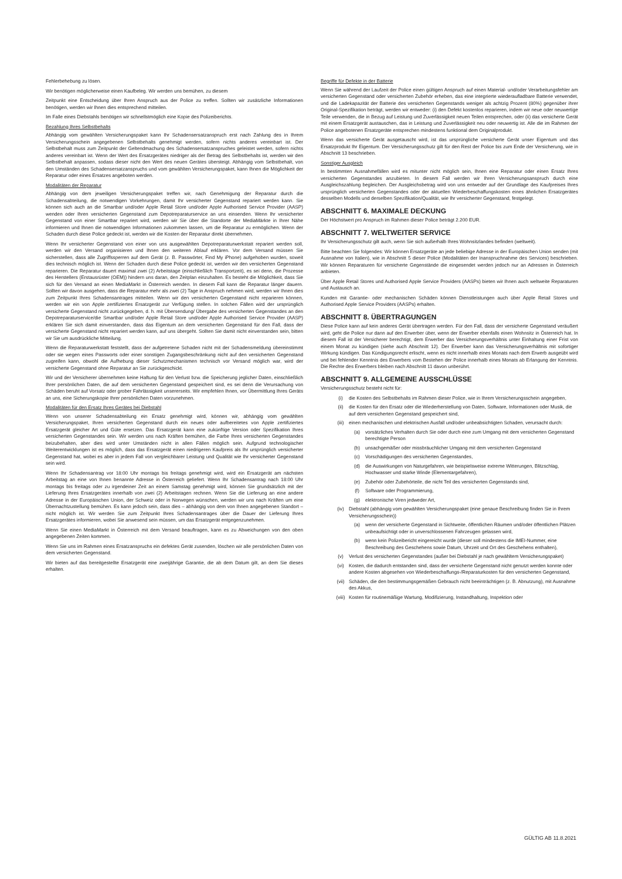Fehlerbehebung zu lösen.
Wir benötigen möglicherweise einen Kaufbeleg. Wir werden uns bemühen, zu diesem
Zeitpunkt eine Entscheidung über Ihren Anspruch aus der Police zu treffen. Sollten wir zusätzliche Informationen benötigen, werden wir Ihnen dies entsprechend mitteilen.
Im Falle eines Diebstahls benötigen wir schnellstmöglich eine Kopie des Polizeiberichts.
Bezahlung Ihres Selbstbehalts
Abhängig vom gewählten Versicherungspaket kann Ihr Schadensersatzanspruch erst nach Zahlung des in Ihrem Versicherungsschein angegebenen Selbstbehalts genehmigt werden, sofern nichts anderes vereinbart ist. Der Selbstbehalt muss zum Zeitpunkt der Geltendmachung des Schadensersatzanspruches geleistet werden, sofern nichts anderes vereinbart ist. Wenn der Wert des Ersatzgerätes niedriger als der Betrag des Selbstbehalts ist, werden wir den Selbstbehalt anpassen, sodass dieser nicht den Wert des neuen Gerätes übersteigt. Abhängig vom Selbstbehalt, von den Umständen des Schadensersatzanspruchs und vom gewählten Versicherungspaket, kann Ihnen die Möglichkeit der Reparatur oder eines Ersatzes angeboten werden.
Modalitäten der Reparatur
Abhängig von dem jeweiligen Versicherungspaket treffen wir, nach Genehmigung der Reparatur durch die Schadensabteilung, die notwendigen Vorkehrungen, damit Ihr versicherter Gegenstand repariert werden kann. Sie können sich auch an die Smartbar und/oder Apple Retail Store und/oder Apple Authorised Service Provider (AASP) wenden oder Ihren versicherten Gegenstand zum Depotreparaturservice an uns einsenden. Wenn Ihr versicherter Gegenstand von einer Smartbar repariert wird, werden wir Sie über die Standorte der MediaMärkte in Ihrer Nähe informieren und Ihnen die notwendigen Informationen zukommen lassen, um die Reparatur zu ermöglichen. Wenn der Schaden durch diese Police gedeckt ist, werden wir die Kosten der Reparatur direkt übernehmen.
Wenn Ihr versicherter Gegenstand von einer von uns ausgewählten Depotreparaturwerkstatt repariert werden soll, werden wir den Versand organisieren und Ihnen den weiteren Ablauf erklären. Vor dem Versand müssen Sie sicherstellen, dass alle Zugriffssperren auf dem Gerät (z. B. Passwörter, Find My iPhone) aufgehoben wurden, soweit dies technisch möglich ist. Wenn der Schaden durch diese Police gedeckt ist, werden wir den versicherten Gegenstand reparieren. Die Reparatur dauert maximal zwei (2) Arbeitstage (einschließlich Transportzeit), es sei denn, die Prozesse des Herstellers (Erstausrüster (OEM)) hindern uns daran, den Zeitplan einzuhalten. Es besteht die Möglichkeit, dass Sie sich für den Versand an einen MediaMarkt in Österreich wenden. In diesem Fall kann die Reparatur länger dauern. Sollten wir davon ausgehen, dass die Reparatur mehr als zwei (2) Tage in Anspruch nehmen wird, werden wir Ihnen dies zum Zeitpunkt Ihres Schadensantrages mitteilen. Wenn wir den versicherten Gegenstand nicht reparieren können, werden wir ein von Apple zertifiziertes Ersatzgerät zur Verfügung stellen. In solchen Fällen wird der ursprünglich versicherte Gegenstand nicht zurückgegeben, d. h. mit Übersendung/ Übergabe des versicherten Gegenstandes an den Depotreparaturservice/die Smartbar und/oder Apple Retail Store und/oder Apple Authorised Service Provider (AASP) erklären Sie sich damit einverstanden, dass das Eigentum an dem versicherten Gegenstand für den Fall, dass der versicherte Gegenstand nicht repariert werden kann, auf uns übergeht. Sollten Sie damit nicht einverstanden sein, bitten wir Sie um ausdrückliche Mitteilung.
Wenn die Reparaturwerkstatt feststellt, dass der aufgetretene Schaden nicht mit der Schadensmeldung übereinstimmt oder sie wegen eines Passworts oder einer sonstigen Zugangsbeschränkung nicht auf den versicherten Gegenstand zugreifen kann, obwohl die Aufhebung dieser Schutzmechanismen technisch vor Versand möglich war, wird der versicherte Gegenstand ohne Reparatur an Sie zurückgeschickt.
Wir und der Versicherer übernehmen keine Haftung für den Verlust bzw. die Speicherung jeglicher Daten, einschließlich Ihrer persönlichen Daten, die auf dem versicherten Gegenstand gespeichert sind, es sei denn die Verursachung von Schäden beruht auf Vorsatz oder grober Fahrlässigkeit unsererseits. Wir empfehlen Ihnen, vor Übermittlung Ihres Geräts an uns, eine Sicherungskopie Ihrer persönlichen Daten vorzunehmen.
Modalitäten für den Ersatz Ihres Gerätes bei Diebstahl
Wenn von unserer Schadensabteilung ein Ersatz genehmigt wird, können wir, abhängig vom gewählten Versicherungspaket, Ihren versicherten Gegenstand durch ein neues oder aufbereitetes von Apple zertifiziertes Ersatzgerät gleicher Art und Güte ersetzen. Das Ersatzgerät kann eine zukünftige Version oder Spezifikation Ihres versicherten Gegenstandes sein. Wir werden uns nach Kräften bemühen, die Farbe Ihres versicherten Gegenstandes beizubehalten, aber dies wird unter Umständen nicht in allen Fällen möglich sein. Aufgrund technologischer Weiterentwicklungen ist es möglich, dass das Ersatzgerät einen niedrigeren Kaufpreis als Ihr ursprünglich versicherter Gegenstand hat, wobei es aber in jedem Fall von vergleichbarer Leistung und Qualität wie Ihr versicherter Gegenstand sein wird.
Wenn Ihr Schadensantrag vor 18:00 Uhr montags bis freitags genehmigt wird, wird ein Ersatzgerät am nächsten Arbeitstag an eine von Ihnen benannte Adresse in Österreich geliefert. Wenn Ihr Schadensantrag nach 18:00 Uhr montags bis freitags oder zu irgendeiner Zeit an einem Samstag genehmigt wird, können Sie grundsätzlich mit der Lieferung Ihres Ersatzgerätes innerhalb von zwei (2) Arbeitstagen rechnen. Wenn Sie die Lieferung an eine andere Adresse in der Europäischen Union, der Schweiz oder in Norwegen wünschen, werden wir uns nach Kräften um eine Übernachtzustellung bemühen. Es kann jedoch sein, dass dies – abhängig von dem von Ihnen angegebenen Standort – nicht möglich ist. Wir werden Sie zum Zeitpunkt Ihres Schadensantrages über die Dauer der Lieferung Ihres Ersatzgerätes informieren, wobei Sie anwesend sein müssen, um das Ersatzgerät entgegenzunehmen.
Wenn Sie einen MediaMarkt in Österreich mit dem Versand beauftragen, kann es zu Abweichungen von den oben angegebenen Zeiten kommen.
Wenn Sie uns im Rahmen eines Ersatzanspruchs ein defektes Gerät zusenden, löschen wir alle persönlichen Daten von dem versicherten Gegenstand.
Wir bieten auf das bereitgestellte Ersatzgerät eine zweijährige Garantie, die ab dem Datum gilt, an dem Sie dieses erhalten.
Begriffe für Defekte in der Batterie
Wenn Sie während der Laufzeit der Police einen gültigen Anspruch auf einen Material- und/oder Verarbeitungsfehler am versicherten Gegenstand oder versicherten Zubehör erheben, das eine integrierte wiederaufladbare Batterie verwendet, und die Ladekapazität der Batterie des versicherten Gegenstands weniger als achtzig Prozent (80%) gegenüber ihrer Original-Spezifikation beträgt, werden wir entweder: (i) den Defekt kostenlos reparieren, indem wir neue oder neuwertige Teile verwenden, die in Bezug auf Leistung und Zuverlässigkeit neuen Teilen entsprechen, oder (ii) das versicherte Gerät mit einem Ersatzgerät austauschen, das in Leistung und Zuverlässigkeit neu oder neuwertig ist. Alle die im Rahmen der Police angebotenen Ersatzgeräte entsprechen mindestens funktional dem Originalprodukt.
Wenn das versicherte Gerät ausgetauscht wird, ist das ursprüngliche versicherte Gerät unser Eigentum und das Ersatzprodukt Ihr Eigentum. Der Versicherungsschutz gilt für den Rest der Police bis zum Ende der Versicherung, wie in Abschnitt 13 beschrieben.
Sonstiger Ausgleich
In bestimmten Ausnahmefällen wird es mitunter nicht möglich sein, Ihnen eine Reparatur oder einen Ersatz Ihres versicherten Gegenstandes anzubieten. In diesem Fall werden wir Ihren Versicherungsanspruch durch eine Ausgleichszahlung begleichen. Der Ausgleichsbetrag wird von uns entweder auf der Grundlage des Kaufpreises Ihres ursprünglich versicherten Gegenstandes oder der aktuellen Wiederbeschaffungskosten eines ähnlichen Ersatzgerätes desselben Modells und derselben Spezifikation/Qualität, wie Ihr versicherter Gegenstand, festgelegt.
ABSCHNITT 6. MAXIMALE DECKUNG
Der Höchstwert pro Anspruch im Rahmen dieser Police beträgt 2.200 EUR.
ABSCHNITT 7. WELTWEITER SERVICE
Ihr Versicherungsschutz gilt auch, wenn Sie sich außerhalb Ihres Wohnsitzlandes befinden (weltweit).
Bitte beachten Sie folgendes: Wir können Ersatzgeräte an jede beliebige Adresse in der Europäischen Union senden (mit Ausnahme von Italien), wie in Abschnitt 5 dieser Police (Modalitäten der Inanspruchnahme des Services) beschrieben. Wir können Reparaturen für versicherte Gegenstände die eingesendet werden jedoch nur an Adressen in Österreich anbieten.
Über Apple Retail Stores und Authorised Apple Service Providers (AASPs) bieten wir Ihnen auch weltweite Reparaturen und Austausch an.
Kunden mit Garantie- oder mechanischen Schäden können Dienstleistungen auch über Apple Retail Stores und Authorised Apple Service Providers (AASPs) erhalten.
ABSCHNITT 8. ÜBERTRAGUNGEN
Diese Police kann auf kein anderes Gerät übertragen werden. Für den Fall, dass der versicherte Gegenstand veräußert wird, geht die Police nur dann auf den Erwerber über, wenn der Erwerber ebenfalls einen Wohnsitz in Österreich hat. In diesem Fall ist der Versicherer berechtigt, dem Erwerber das Versicherungsverhältnis unter Einhaltung einer Frist von einem Monat zu kündigen (siehe auch Abschnitt 12). Der Erwerber kann das Versicherungsverhältnis mit sofortiger Wirkung kündigen. Das Kündigungsrecht erlischt, wenn es nicht innerhalb eines Monats nach dem Erwerb ausgeübt wird und bei fehlender Kenntnis des Erwerbers vom Bestehen der Police innerhalb eines Monats ab Erlangung der Kenntnis. Die Rechte des Erwerbers bleiben nach Abschnitt 11 davon unberührt.
ABSCHNITT 9. ALLGEMEINE AUSSCHLÜSSE
Versicherungsschutz besteht nicht für:
(i) die Kosten des Selbstbehalts im Rahmen dieser Police, wie in Ihrem Versicherungsschein angegeben,
(ii) die Kosten für den Ersatz oder die Wiederherstellung von Daten, Software, Informationen oder Musik, die auf dem versicherten Gegenstand gespeichert sind,
(iii) einen mechanischen und elektrischen Ausfall und/oder unbeabsichtigten Schaden, verursacht durch:
(a) vorsätzliches Verhalten durch Sie oder durch eine zum Umgang mit dem versicherten Gegenstand berechtigte Person
(b) unsachgemäßer oder missbräuchlicher Umgang mit dem versicherten Gegenstand
(c) Vorschädigungen des versicherten Gegenstandes,
(d) die Auswirkungen von Naturgefahren, wie beispielsweise extreme Witterungen, Blitzschlag, Hochwasser und starke Winde (Elementargefahren),
(e) Zubehör oder Zubehörteile, die nicht Teil des versicherten Gegenstands sind,
(f) Software oder Programmierung,
(g) elektronische Viren jedweder Art,
(iv) Diebstahl (abhängig vom gewählten Versicherungspaket (eine genaue Beschreibung finden Sie in Ihrem Versicherungsschein))
(a) wenn der versicherte Gegenstand in Sichtweite, öffentlichen Räumen und/oder öffentlichen Plätzen unbeaufsichtigt oder in unverschlossenen Fahrzeugen gelassen wird,
(b) wenn kein Polizeibericht eingereicht wurde (dieser soll mindestens die IMEI-Nummer, eine Beschreibung des Geschehens sowie Datum, Uhrzeit und Ort des Geschehens enthalten),
(v) Verlust des versicherten Gegenstandes (außer bei Diebstahl je nach gewähltem Versicherungspaket)
(vi) Kosten, die dadurch entstanden sind, dass der versicherte Gegenstand nicht genutzt werden konnte oder andere Kosten abgesehen von Wiederbeschaffungs-/Reparaturkosten für den versicherten Gegenstand,
(vii) Schäden, die den bestimmungsgemäßen Gebrauch nicht beeinträchtigen (z. B. Abnutzung), mit Ausnahme des Akkus,
(viii) Kosten für routinemäßige Wartung, Modifizierung, Instandhaltung, Inspektion oder
GÜLTIG AB 11.8.2021